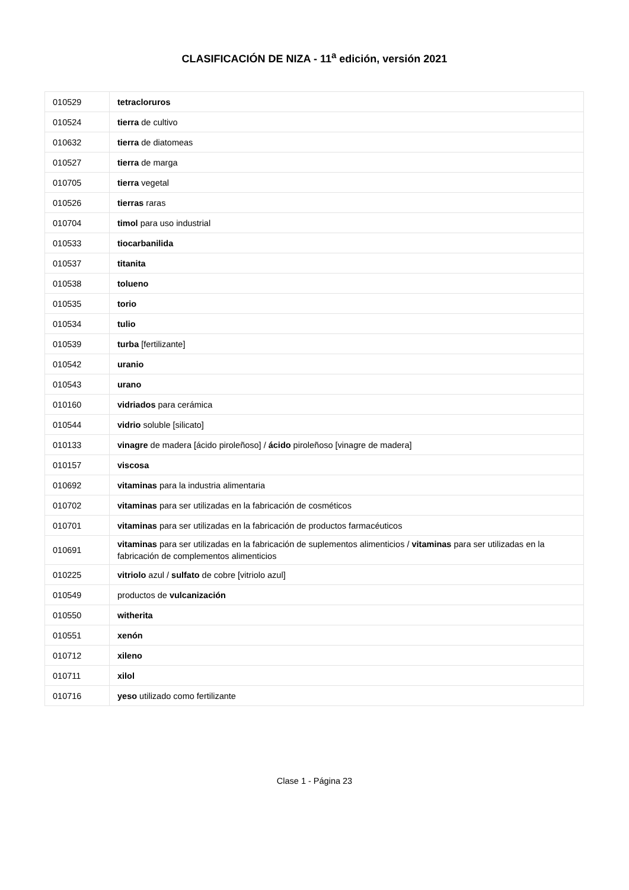CLASIFICACIÓN DE NIZA - 11<sup>a</sup> edición, versión 2021
| 010529 | tetracloruros |
| 010524 | tierra de cultivo |
| 010632 | tierra de diatomeas |
| 010527 | tierra de marga |
| 010705 | tierra vegetal |
| 010526 | tierras raras |
| 010704 | timol para uso industrial |
| 010533 | tiocarbanilida |
| 010537 | titanita |
| 010538 | tolueno |
| 010535 | torio |
| 010534 | tulio |
| 010539 | turba [fertilizante] |
| 010542 | uranio |
| 010543 | urano |
| 010160 | vidriados para cerámica |
| 010544 | vidrio soluble [silicato] |
| 010133 | vinagre de madera [ácido piroleñoso] / ácido piroleñoso [vinagre de madera] |
| 010157 | viscosa |
| 010692 | vitaminas para la industria alimentaria |
| 010702 | vitaminas para ser utilizadas en la fabricación de cosméticos |
| 010701 | vitaminas para ser utilizadas en la fabricación de productos farmacéuticos |
| 010691 | vitaminas para ser utilizadas en la fabricación de suplementos alimenticios / vitaminas para ser utilizadas en la fabricación de complementos alimenticios |
| 010225 | vitriolo azul / sulfato de cobre [vitriolo azul] |
| 010549 | productos de vulcanización |
| 010550 | witherita |
| 010551 | xenón |
| 010712 | xileno |
| 010711 | xilol |
| 010716 | yeso utilizado como fertilizante |
Clase 1 - Página 23